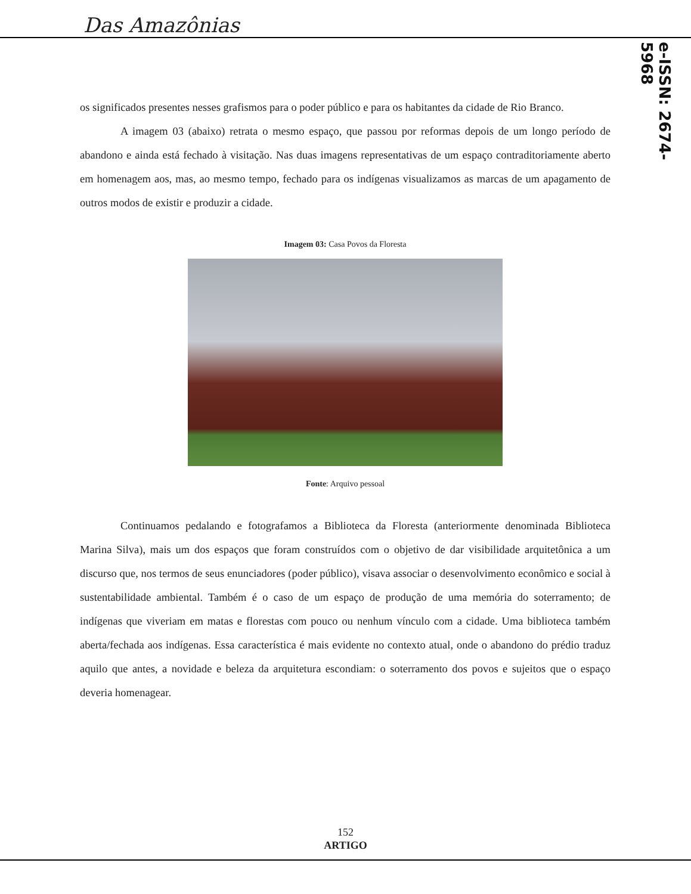Das Amazônias
e-ISSN: 2674-5968
os significados presentes nesses grafismos para o poder público e para os habitantes da cidade de Rio Branco.
A imagem 03 (abaixo) retrata o mesmo espaço, que passou por reformas depois de um longo período de abandono e ainda está fechado à visitação. Nas duas imagens representativas de um espaço contraditoriamente aberto em homenagem aos, mas, ao mesmo tempo, fechado para os indígenas visualizamos as marcas de um apagamento de outros modos de existir e produzir a cidade.
Imagem 03: Casa Povos da Floresta
Fonte: Arquivo pessoal
Continuamos pedalando e fotografamos a Biblioteca da Floresta (anteriormente denominada Biblioteca Marina Silva), mais um dos espaços que foram construídos com o objetivo de dar visibilidade arquitetônica a um discurso que, nos termos de seus enunciadores (poder público), visava associar o desenvolvimento econômico e social à sustentabilidade ambiental. Também é o caso de um espaço de produção de uma memória do soterramento; de indígenas que viveriam em matas e florestas com pouco ou nenhum vínculo com a cidade. Uma biblioteca também aberta/fechada aos indígenas. Essa característica é mais evidente no contexto atual, onde o abandono do prédio traduz aquilo que antes, a novidade e beleza da arquitetura escondiam: o soterramento dos povos e sujeitos que o espaço deveria homenagear.
152
ARTIGO